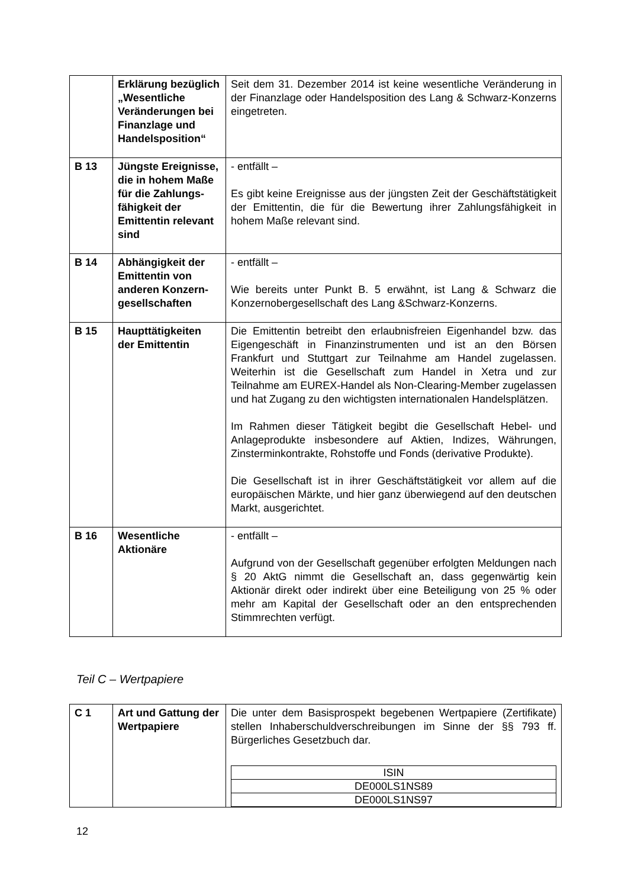| | Erklärung bezüglich „Wesentliche Veränderungen bei Finanzlage und Handelsposition“ | Seit dem 31. Dezember 2014 ist keine wesentliche Veränderung in der Finanzlage oder Handelsposition des Lang & Schwarz-Konzerns eingetreten. |
| B 13 | Jüngste Ereignisse, die in hohem Maße für die Zahlungs-fähigkeit der Emittentin relevant sind | - entfällt – Es gibt keine Ereignisse aus der jüngsten Zeit der Geschäftstätigkeit der Emittentin, die für die Bewertung ihrer Zahlungsfähigkeit in hohem Maße relevant sind. |
| B 14 | Abhängigkeit der Emittentin von anderen Konzern-gesellschaften | - entfällt – Wie bereits unter Punkt B. 5 erwähnt, ist Lang & Schwarz die Konzernobergesellschaft des Lang &Schwarz-Konzerns. |
| B 15 | Haupttätigkeiten der Emittentin | Die Emittentin betreibt den erlaubnisfreien Eigenhandel bzw. das Eigengeschäft in Finanzinstrumenten und ist an den Börsen Frankfurt und Stuttgart zur Teilnahme am Handel zugelassen. Weiterhin ist die Gesellschaft zum Handel in Xetra und zur Teilnahme am EUREX-Handel als Non-Clearing-Member zugelassen und hat Zugang zu den wichtigsten internationalen Handelsplätzen. Im Rahmen dieser Tätigkeit begibt die Gesellschaft Hebel- und Anlageprodukte insbesondere auf Aktien, Indizes, Währungen, Zinsterminkontrakte, Rohstoffe und Fonds (derivative Produkte). Die Gesellschaft ist in ihrer Geschäftstätigkeit vor allem auf die europäischen Märkte, und hier ganz überwiegend auf den deutschen Markt, ausgerichtet. |
| B 16 | Wesentliche Aktionäre | - entfällt – Aufgrund von der Gesellschaft gegenüber erfolgten Meldungen nach § 20 AktG nimmt die Gesellschaft an, dass gegenwärtig kein Aktionär direkt oder indirekt über eine Beteiligung von 25 % oder mehr am Kapital der Gesellschaft oder an den entsprechenden Stimmrechten verfügt. |
Teil C – Wertpapiere
| C 1 | Art und Gattung der Wertpapiere | Die unter dem Basisprospekt begebenen Wertpapiere (Zertifikate) stellen Inhaberschuldverschreibungen im Sinne der §§ 793 ff. Bürgerliches Gesetzbuch dar. / ISIN / / DE000LS1NS89 / / DE000LS1NS97 / |
12